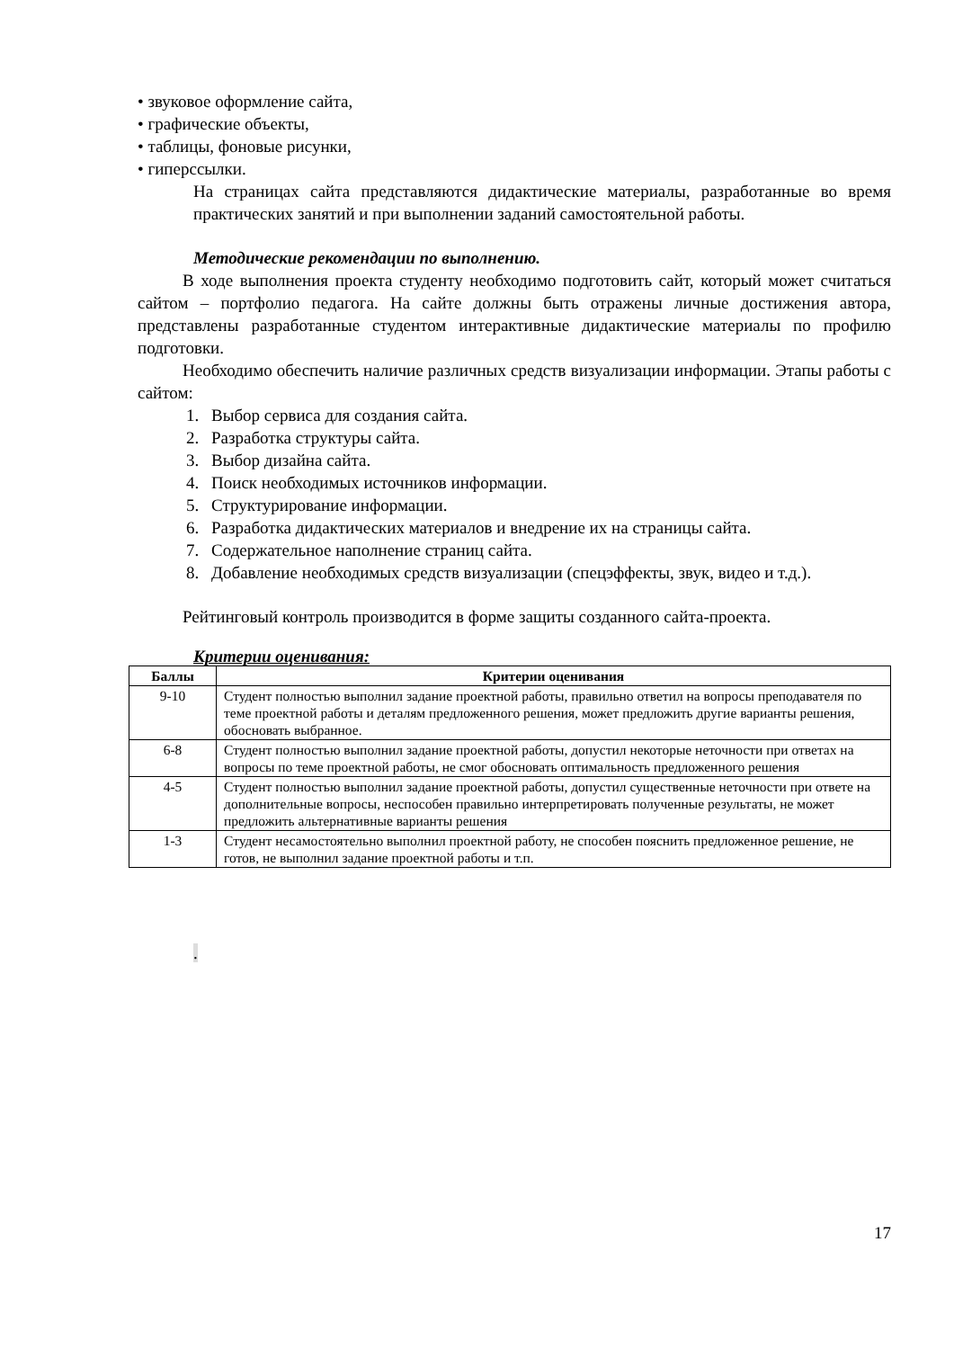• звуковое оформление сайта,
• графические объекты,
• таблицы, фоновые рисунки,
• гиперссылки.
На страницах сайта представляются дидактические материалы, разработанные во время практических занятий и при выполнении заданий самостоятельной работы.
Методические рекомендации по выполнению.
В ходе выполнения проекта студенту необходимо подготовить сайт, который может считаться сайтом – портфолио педагога. На сайте должны быть отражены личные достижения автора, представлены разработанные студентом интерактивные дидактические материалы по профилю подготовки.
Необходимо обеспечить наличие различных средств визуализации информации. Этапы работы с сайтом:
1. Выбор сервиса для создания сайта.
2. Разработка структуры сайта.
3. Выбор дизайна сайта.
4. Поиск необходимых источников информации.
5. Структурирование информации.
6. Разработка дидактических материалов и внедрение их на страницы сайта.
7. Содержательное наполнение страниц сайта.
8. Добавление необходимых средств визуализации (спецэффекты, звук, видео и т.д.).
Рейтинговый контроль производится в форме защиты созданного сайта-проекта.
Критерии оценивания:
| Баллы | Критерии оценивания |
| --- | --- |
| 9-10 | Студент полностью выполнил задание проектной работы, правильно ответил на вопросы преподавателя по теме проектной работы и деталям предложенного решения, может предложить другие варианты решения, обосновать выбранное. |
| 6-8 | Студент полностью выполнил задание проектной работы, допустил некоторые неточности при ответах на вопросы по теме проектной работы, не смог обосновать оптимальность предложенного решения |
| 4-5 | Студент полностью выполнил задание проектной работы, допустил существенные неточности при ответе на дополнительные вопросы, неспособен правильно интерпретировать полученные результаты, не может предложить альтернативные варианты решения |
| 1-3 | Студент несамостоятельно выполнил проектной работу, не способен пояснить предложенное решение, не готов, не выполнил задание проектной работы и т.п. |
.
17